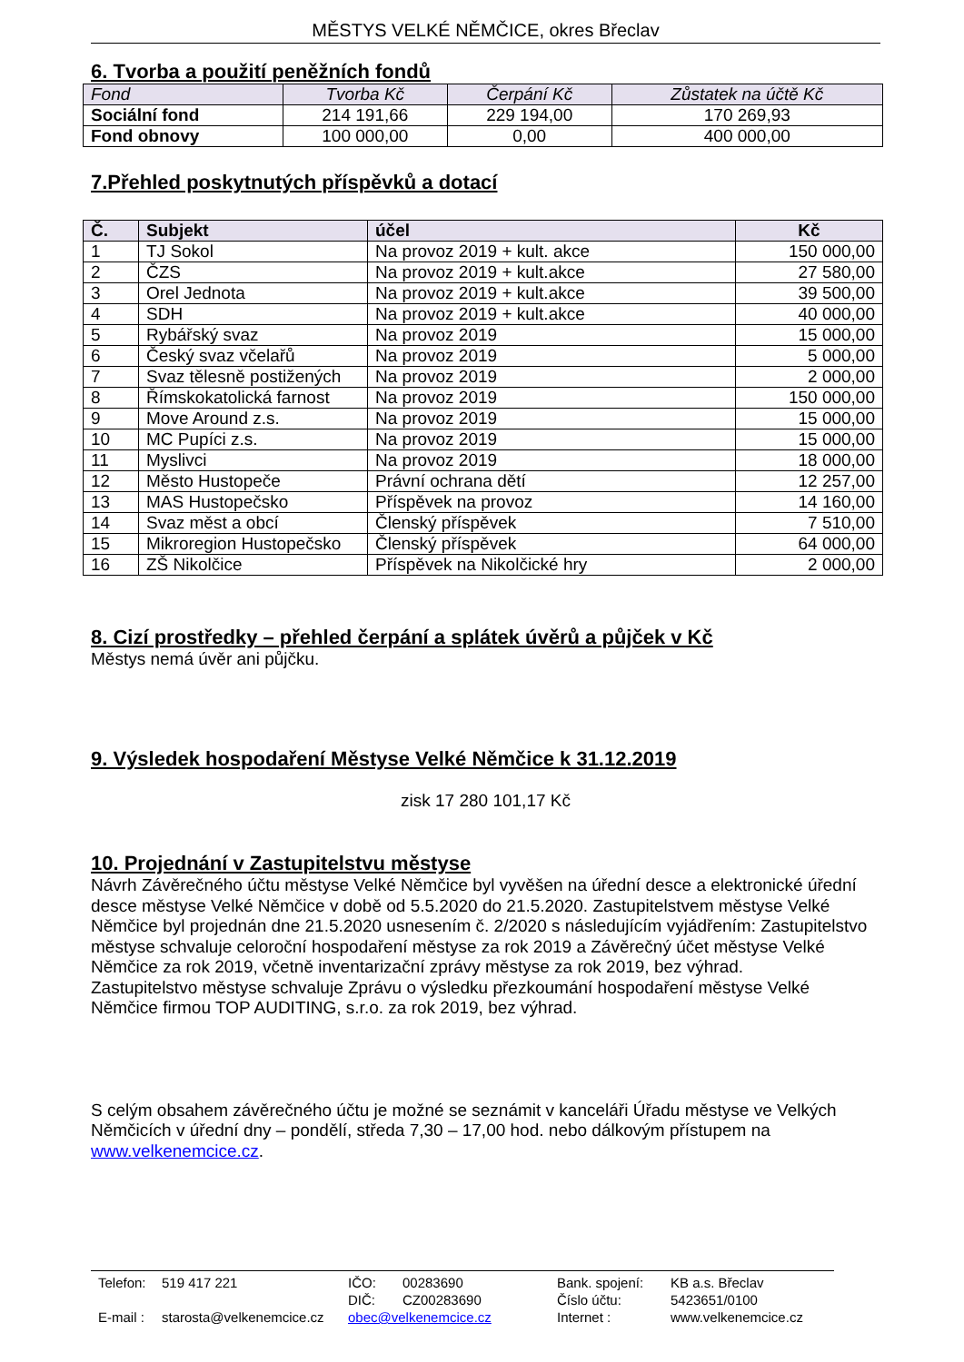MĚSTYS VELKÉ NĚMČICE, okres Břeclav
6. Tvorba a použití peněžních fondů
| Fond | Tvorba Kč | Čerpání Kč | Zůstatek na účtě Kč |
| --- | --- | --- | --- |
| Sociální fond | 214 191,66 | 229 194,00 | 170 269,93 |
| Fond obnovy | 100 000,00 | 0,00 | 400 000,00 |
7.Přehled poskytnutých příspěvků a dotací
| Č. | Subjekt | účel | Kč |
| --- | --- | --- | --- |
| 1 | TJ Sokol | Na provoz 2019 + kult. akce | 150 000,00 |
| 2 | ČZS | Na provoz 2019 + kult.akce | 27 580,00 |
| 3 | Orel Jednota | Na provoz 2019 + kult.akce | 39 500,00 |
| 4 | SDH | Na provoz 2019 + kult.akce | 40 000,00 |
| 5 | Rybářský svaz | Na provoz 2019 | 15 000,00 |
| 6 | Český svaz včelařů | Na provoz 2019 | 5 000,00 |
| 7 | Svaz tělesně postižených | Na provoz 2019 | 2 000,00 |
| 8 | Římskokatolická farnost | Na provoz 2019 | 150 000,00 |
| 9 | Move Around z.s. | Na provoz 2019 | 15 000,00 |
| 10 | MC Pupíci z.s. | Na provoz 2019 | 15 000,00 |
| 11 | Myslivci | Na provoz 2019 | 18 000,00 |
| 12 | Město Hustopeče | Právní ochrana dětí | 12 257,00 |
| 13 | MAS Hustopečsko | Příspěvek na provoz | 14 160,00 |
| 14 | Svaz měst a obcí | Členský příspěvek | 7 510,00 |
| 15 | Mikroregion Hustopečsko | Členský příspěvek | 64 000,00 |
| 16 | ZŠ Nikolčice | Příspěvek na Nikolčické hry | 2 000,00 |
8. Cizí prostředky – přehled čerpání a splátek úvěrů a půjček v Kč
Městys nemá úvěr ani půjčku.
9. Výsledek hospodaření Městyse Velké Němčice k 31.12.2019
zisk 17 280 101,17 Kč
10. Projednání v Zastupitelstvu městyse
Návrh Závěrečného účtu městyse Velké Němčice byl vyvěšen na úřední desce a elektronické úřední desce městyse Velké Němčice v době od 5.5.2020 do 21.5.2020. Zastupitelstvem městyse Velké Němčice byl projednán dne 21.5.2020 usnesením č. 2/2020 s následujícím vyjádřením: Zastupitelstvo městyse schvaluje celoroční hospodaření městyse za rok 2019 a Závěrečný účet městyse Velké Němčice za rok 2019, včetně inventarizační zprávy městyse za rok 2019, bez výhrad.
Zastupitelstvo městyse schvaluje Zprávu o výsledku přezkoumání hospodaření městyse Velké Němčice firmou TOP AUDITING, s.r.o. za rok 2019, bez výhrad.
S celým obsahem závěrečného účtu je možné se seznámit v kanceláři Úřadu městyse ve Velkých Němčicích v úřední dny – pondělí, středa 7,30 – 17,00 hod. nebo dálkovým přístupem na www.velkenemcice.cz.
Telefon: 519 417 221 IČO: 00283690 Bank. spojení: KB a.s. Břeclav DIČ: CZ00283690 Číslo účtu: 5423651/0100 E-mail : starosta@velkenemcice.cz obec@velkenemcice.cz Internet : www.velkenemcice.cz